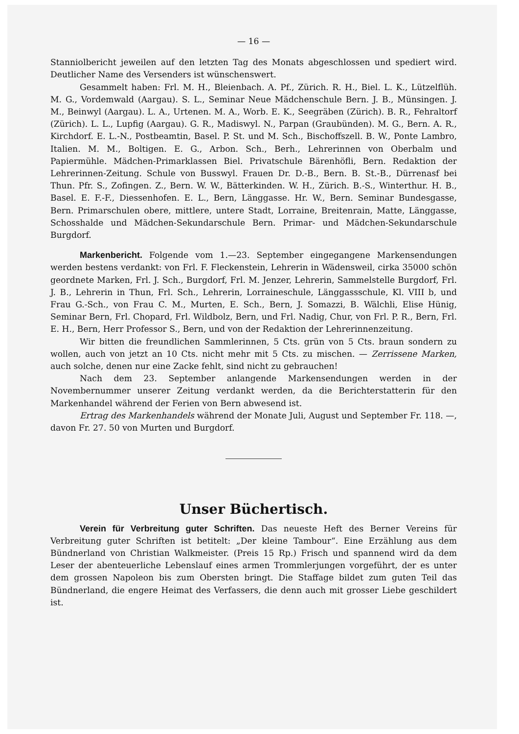— 16 —
Stanniolbericht jeweilen auf den letzten Tag des Monats abgeschlossen und spediert wird. Deutlicher Name des Versenders ist wünschenswert.
Gesammelt haben: Frl. M. H., Bleienbach. A. Pf., Zürich. R. H., Biel. L. K., Lützelflüh. M. G., Vordemwald (Aargau). S. L., Seminar Neue Mädchenschule Bern. J. B., Münsingen. J. M., Beinwyl (Aargau). L. A., Urtenen. M. A., Worb. E. K., Seegräben (Zürich). B. R., Fehraltorf (Zürich). L. L., Lupfig (Aargau). G. R., Madiswyl. N., Parpan (Graubünden). M. G., Bern. A. R., Kirchdorf. E. L.-N., Postbeamtin, Basel. P. St. und M. Sch., Bischoffszell. B. W., Ponte Lambro, Italien. M. M., Boltigen. E. G., Arbon. Sch., Berh., Lehrerinnen von Oberbalm und Papiermühle. Mädchen-Primarklassen Biel. Privatschule Bärenhöfli, Bern. Redaktion der Lehrerinnen-Zeitung. Schule von Busswyl. Frauen Dr. D.-B., Bern. B. St.-B., Dürrenasf bei Thun. Pfr. S., Zofingen. Z., Bern. W. W., Bätterkinden. W. H., Zürich. B.-S., Winterthur. H. B., Basel. E. F.-F., Diessenhofen. E. L., Bern, Länggasse. Hr. W., Bern. Seminar Bundesgasse, Bern. Primarschulen obere, mittlere, untere Stadt, Lorraine, Breitenrain, Matte, Länggasse, Schosshalde und Mädchen-Sekundarschule Bern. Primar- und Mädchen-Sekundarschule Burgdorf.
Markenbericht. Folgende vom 1.—23. September eingegangene Markensendungen werden bestens verdankt: von Frl. F. Fleckenstein, Lehrerin in Wädensweil, cirka 35000 schön geordnete Marken, Frl. J. Sch., Burgdorf, Frl. M. Jenzer, Lehrerin, Sammelstelle Burgdorf, Frl. J. B., Lehrerin in Thun, Frl. Sch., Lehrerin, Lorraineschule, Länggassschule, Kl. VIII b, und Frau G.-Sch., von Frau C. M., Murten, E. Sch., Bern, J. Somazzi, B. Wälchli, Elise Hünig, Seminar Bern, Frl. Chopard, Frl. Wildbolz, Bern, und Frl. Nadig, Chur, von Frl. P. R., Bern, Frl. E. H., Bern, Herr Professor S., Bern, und von der Redaktion der Lehrerinnenzeitung.
Wir bitten die freundlichen Sammlerinnen, 5 Cts. grün von 5 Cts. braun sondern zu wollen, auch von jetzt an 10 Cts. nicht mehr mit 5 Cts. zu mischen. — Zerrissene Marken, auch solche, denen nur eine Zacke fehlt, sind nicht zu gebrauchen!
Nach dem 23. September anlangende Markensendungen werden in der Novembernummer unserer Zeitung verdankt werden, da die Berichterstatterin für den Markenhandel während der Ferien von Bern abwesend ist.
Ertrag des Markenhandels während der Monate Juli, August und September Fr. 118. —, davon Fr. 27. 50 von Murten und Burgdorf.
Unser Büchertisch.
Verein für Verbreitung guter Schriften. Das neueste Heft des Berner Vereins für Verbreitung guter Schriften ist betitelt: „Der kleine Tambour“. Eine Erzählung aus dem Bündnerland von Christian Walkmeister. (Preis 15 Rp.) Frisch und spannend wird da dem Leser der abenteuerliche Lebenslauf eines armen Trommlerjungen vorgeführt, der es unter dem grossen Napoleon bis zum Obersten bringt. Die Staffage bildet zum guten Teil das Bündnerland, die engere Heimat des Verfassers, die denn auch mit grosser Liebe geschildert ist.